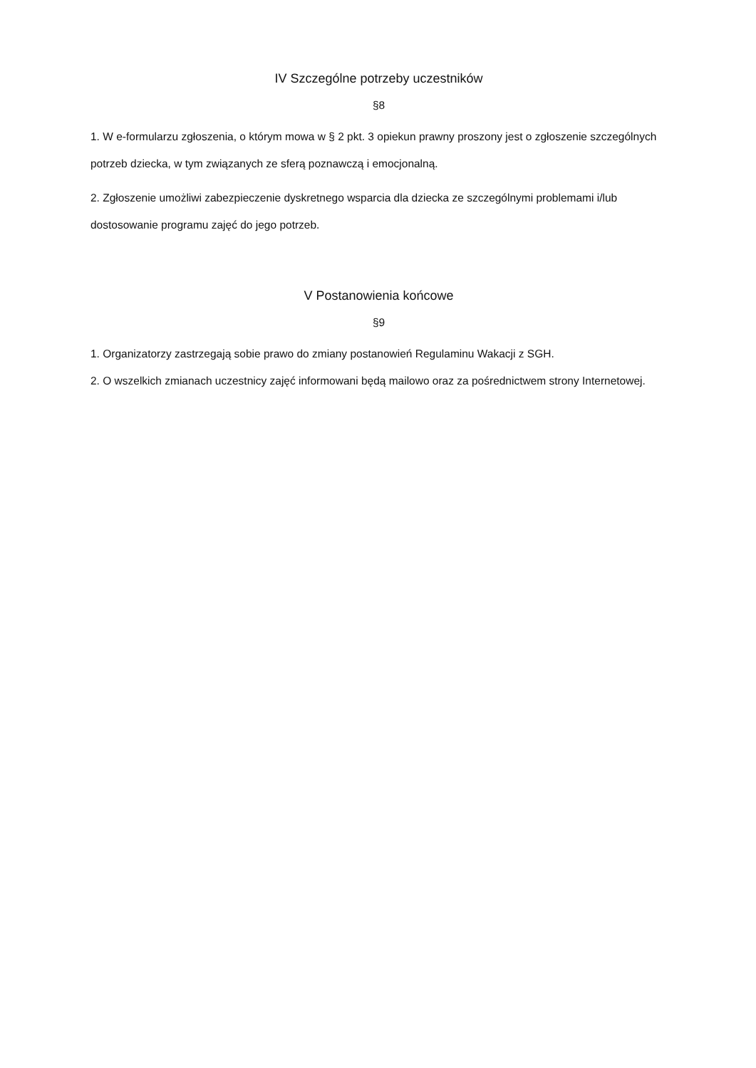IV Szczególne potrzeby uczestników
§8
1. W e-formularzu zgłoszenia, o którym mowa w § 2 pkt. 3 opiekun prawny proszony jest o zgłoszenie szczególnych potrzeb dziecka, w tym związanych ze sferą poznawczą i emocjonalną.
2. Zgłoszenie umożliwi zabezpieczenie dyskretnego wsparcia dla dziecka ze szczególnymi problemami i/lub dostosowanie programu zajęć do jego potrzeb.
V Postanowienia końcowe
§9
1. Organizatorzy zastrzegają sobie prawo do zmiany postanowień Regulaminu Wakacji z SGH.
2. O wszelkich zmianach uczestnicy zajęć informowani będą mailowo oraz za pośrednictwem strony Internetowej.